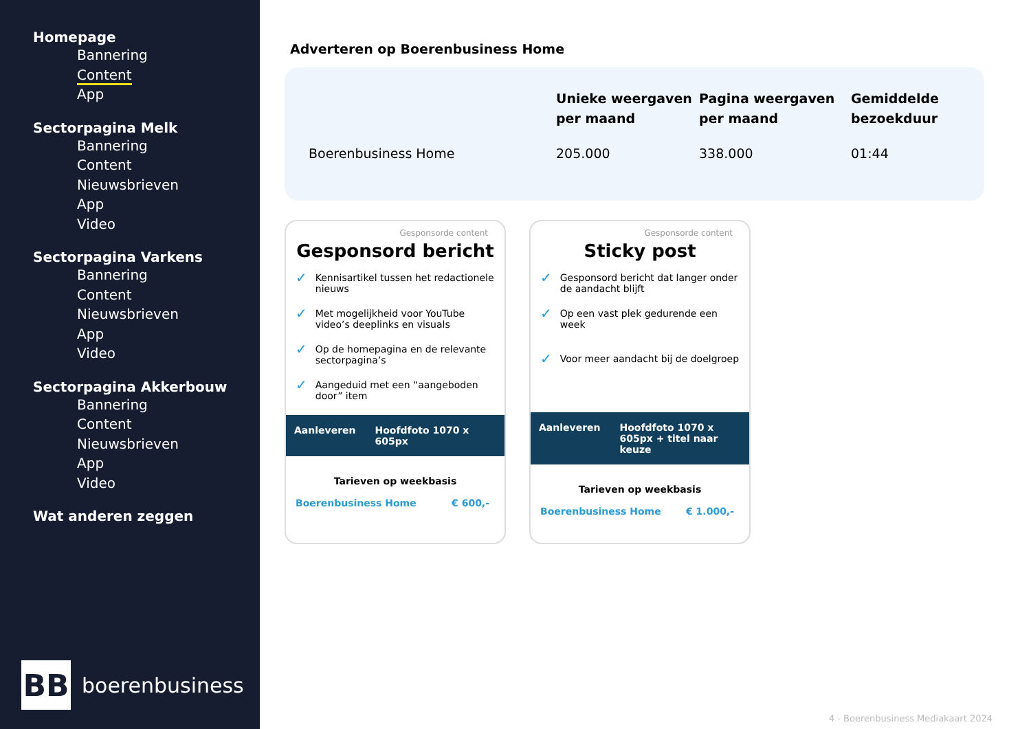Homepage
Bannering
Content
App
Sectorpagina Melk
Bannering
Content
Nieuwsbrieven
App
Video
Sectorpagina Varkens
Bannering
Content
Nieuwsbrieven
App
Video
Sectorpagina Akkerbouw
Bannering
Content
Nieuwsbrieven
App
Video
Wat anderen zeggen
BB
boerenbusiness
Adverteren op Boerenbusiness Home
| | Unieke weergaven per maand | Pagina weergaven per maand | Gemiddelde bezoekduur |
| --- | --- | --- | --- |
| Boerenbusiness Home | 205.000 | 338.000 | 01:44 |
Gesponsorde content
Gesponsord bericht
✓ Kennisartikel tussen het redactionele nieuws
✓ Met mogelijkheid voor YouTube video’s deeplinks en visuals
✓ Op de homepagina en de relevante sectorpagina’s
✓ Aangeduid met een “aangeboden door” item
Aanleveren Hoofdfoto 1070 x 605px
Tarieven op weekbasis
Boerenbusiness Home € 600,-
Gesponsorde content
Sticky post
✓ Gesponsord bericht dat langer onder de aandacht blijft
✓ Op een vast plek gedurende een week
✓ Voor meer aandacht bij de doelgroep
Aanleveren Hoofdfoto 1070 x 605px + titel naar keuze
Tarieven op weekbasis
Boerenbusiness Home € 1.000,-
4 - Boerenbusiness Mediakaart 2024